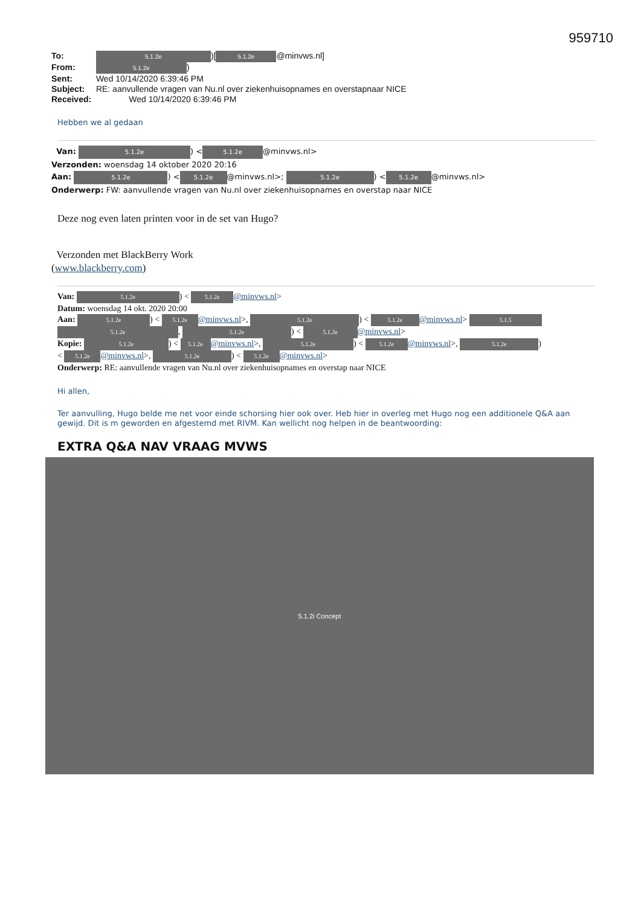959710
To: 5.1.2e)[5.1.2e @minvws.nl]
From: 5.1.2e)
Sent: Wed 10/14/2020 6:39:46 PM
Subject: RE: aanvullende vragen van Nu.nl over ziekenhuisopnames en overstapnaar NICE
Received: Wed 10/14/2020 6:39:46 PM
Hebben we al gedaan
Van: 5.1.2e) < 5.1.2e @minvws.nl>
Verzonden: woensdag 14 oktober 2020 20:16
Aan: 5.1.2e) < 5.1.2e @minvws.nl>; 5.1.2e) < 5.1.2e @minvws.nl>
Onderwerp: FW: aanvullende vragen van Nu.nl over ziekenhuisopnames en overstap naar NICE
Deze nog even laten printen voor in de set van Hugo?
Verzonden met BlackBerry Work
(www.blackberry.com)
Van: 5.1.2e) < 5.1.2e @minvws.nl>
Datum: woensdag 14 okt. 2020 20:00
Aan: 5.1.2e) < 5.1.2e @minvws.nl>, 5.1.2e) < 5.1.2e @minvws.nl> 5.1.5
5.1.2e, 5.1.2e) < 5.1.2e @minvws.nl>
Kopie: 5.1.2e) < 5.1.2e @minvws.nl>, 5.1.2e) < 5.1.2e @minvws.nl>, 5.1.2e)
< 5.1.2e @minvws.nl>, 5.1.2e) < 5.1.2e @minvws.nl>
Onderwerp: RE: aanvullende vragen van Nu.nl over ziekenhuisopnames en overstap naar NICE
Hi allen,
Ter aanvulling, Hugo belde me net voor einde schorsing hier ook over. Heb hier in overleg met Hugo nog een additionele Q&A aan gewijd. Dit is m geworden en afgestemd met RIVM. Kan wellicht nog helpen in de beantwoording:
EXTRA Q&A NAV VRAAG MVWS
5.1.2i Concept